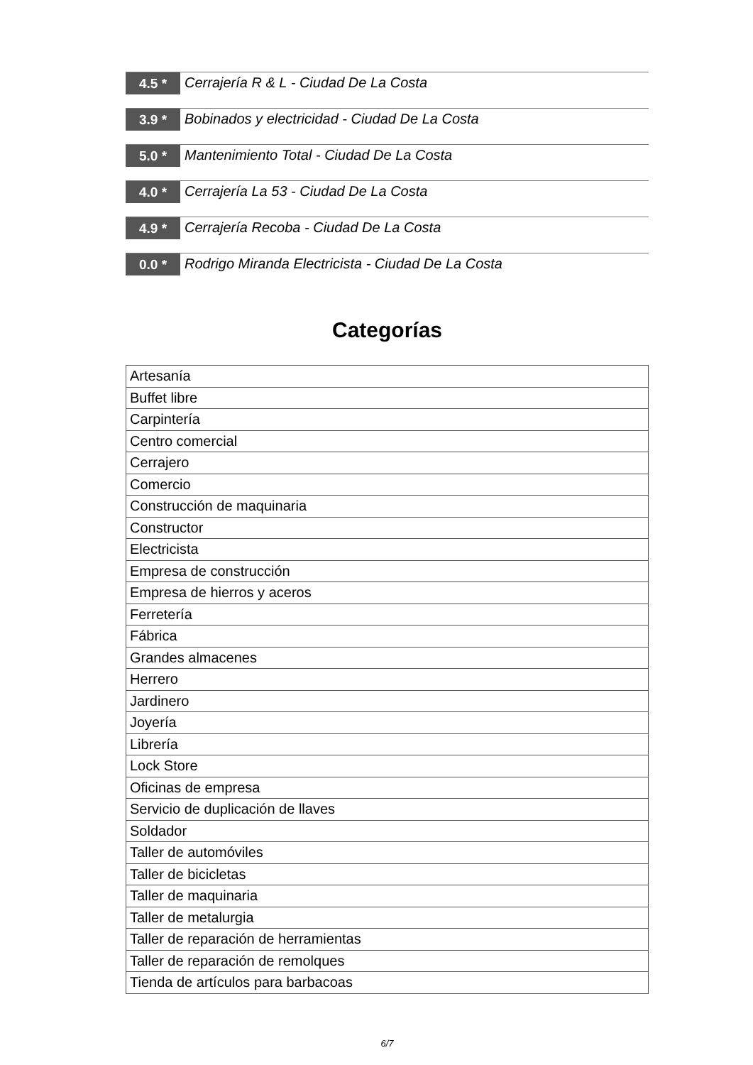4.5 *
Cerrajería R & L - Ciudad De La Costa
3.9 *
Bobinados y electricidad - Ciudad De La Costa
5.0 *
Mantenimiento Total - Ciudad De La Costa
4.0 *
Cerrajería La 53 - Ciudad De La Costa
4.9 *
Cerrajería Recoba - Ciudad De La Costa
0.0 *
Rodrigo Miranda Electricista - Ciudad De La Costa
Categorías
| Artesanía |
| Buffet libre |
| Carpintería |
| Centro comercial |
| Cerrajero |
| Comercio |
| Construcción de maquinaria |
| Constructor |
| Electricista |
| Empresa de construcción |
| Empresa de hierros y aceros |
| Ferretería |
| Fábrica |
| Grandes almacenes |
| Herrero |
| Jardinero |
| Joyería |
| Librería |
| Lock Store |
| Oficinas de empresa |
| Servicio de duplicación de llaves |
| Soldador |
| Taller de automóviles |
| Taller de bicicletas |
| Taller de maquinaria |
| Taller de metalurgia |
| Taller de reparación de herramientas |
| Taller de reparación de remolques |
| Tienda de artículos para barbacoas |
6/7